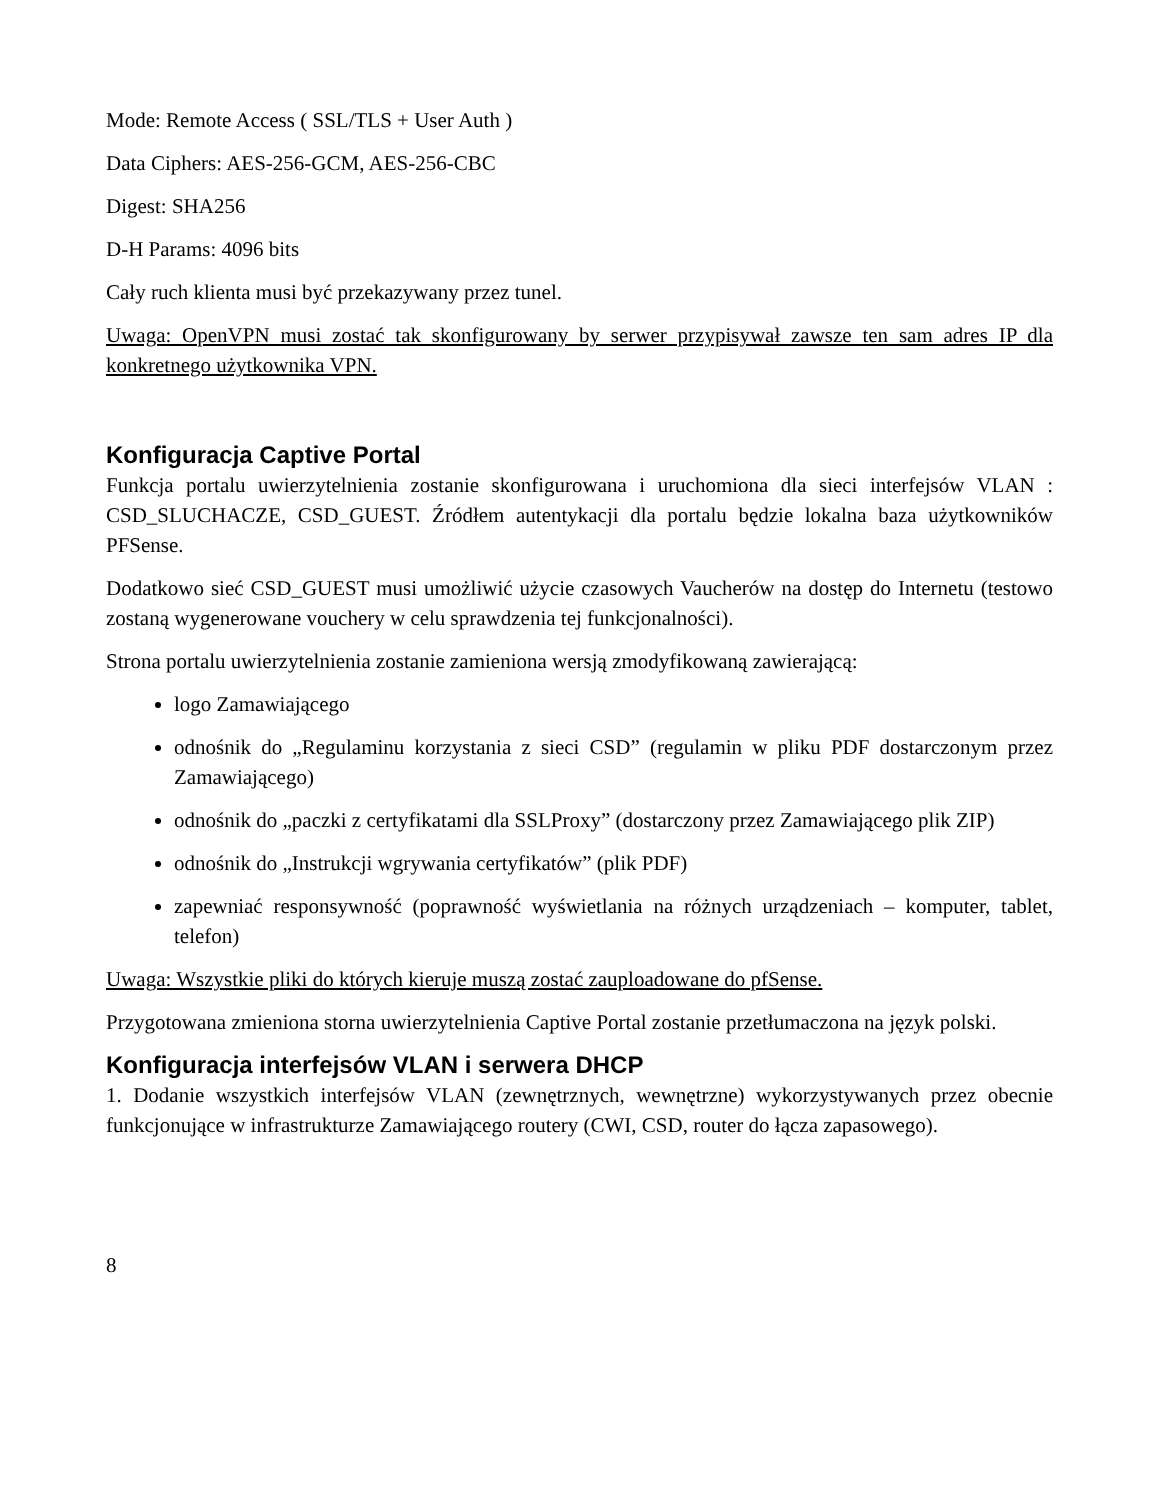Mode: Remote Access ( SSL/TLS + User Auth )
Data Ciphers: AES-256-GCM, AES-256-CBC
Digest: SHA256
D-H Params: 4096 bits
Cały ruch klienta musi być przekazywany przez tunel.
Uwaga: OpenVPN musi zostać tak skonfigurowany by serwer przypisywał zawsze ten sam adres IP dla konkretnego użytkownika VPN.
Konfiguracja Captive Portal
Funkcja portalu uwierzytelnienia zostanie skonfigurowana i uruchomiona dla sieci interfejsów VLAN : CSD_SLUCHACZE, CSD_GUEST. Źródłem autentykacji dla portalu będzie lokalna baza użytkowników PFSense.
Dodatkowo sieć CSD_GUEST musi umożliwić użycie czasowych Vaucherów na dostęp do Internetu (testowo zostaną wygenerowane vouchery w celu sprawdzenia tej funkcjonalności).
Strona portalu uwierzytelnienia zostanie zamieniona wersją zmodyfikowaną zawierającą:
logo Zamawiającego
odnośnik do „Regulaminu korzystania z sieci CSD” (regulamin w pliku PDF dostarczonym przez Zamawiającego)
odnośnik do „paczki z certyfikatami dla SSLProxy” (dostarczony przez Zamawiającego plik ZIP)
odnośnik do „Instrukcji wgrywania certyfikatów” (plik PDF)
zapewniać responsywność (poprawność wyświetlania na różnych urządzeniach – komputer, tablet, telefon)
Uwaga: Wszystkie pliki do których kieruje muszą zostać zauploadowane do pfSense.
Przygotowana zmieniona storna uwierzytelnienia Captive Portal zostanie przetłumaczona na język polski.
Konfiguracja interfejsów VLAN i serwera DHCP
1. Dodanie wszystkich interfejsów VLAN (zewnętrznych, wewnętrzne) wykorzystywanych przez obecnie funkcjonujące w infrastrukturze Zamawiającego routery (CWI, CSD, router do łącza zapasowego).
8